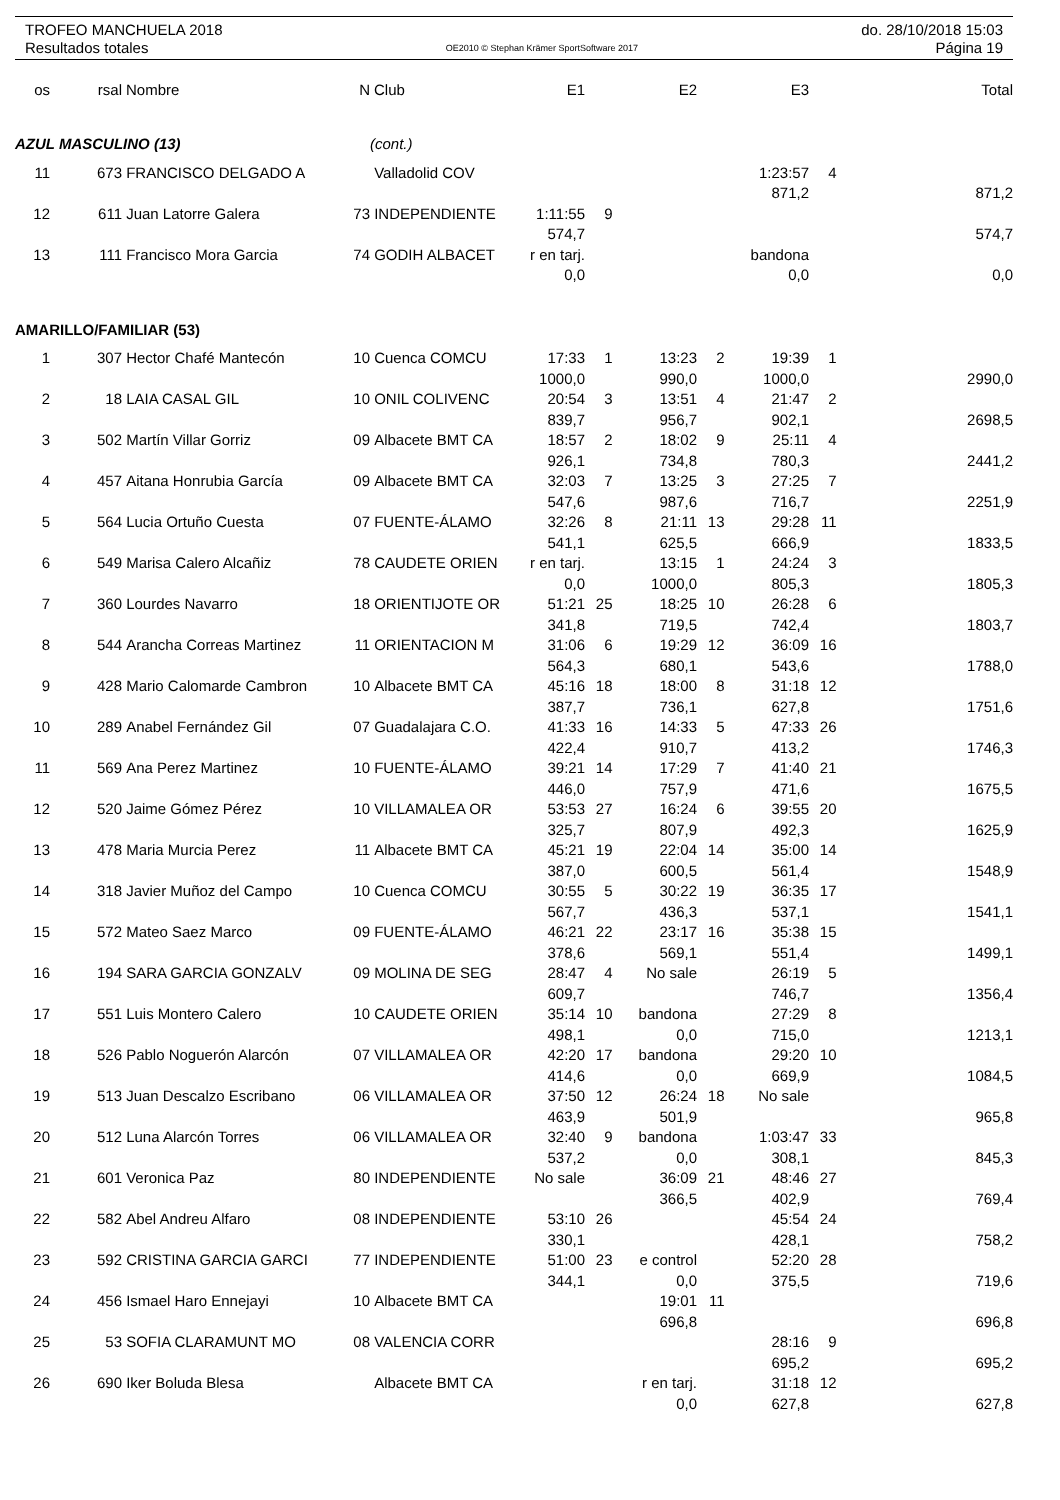TROFEO MANCHUELA 2018 do. 28/10/2018 15:03
Resultados totales OE2010 © Stephan Krämer SportSoftware 2017 Página 19
| os | rsal | Nombre | N | Club | E1 | | E2 | | E3 | | Total |
| --- | --- | --- | --- | --- | --- | --- | --- | --- | --- | --- | --- |
| AZUL MASCULINO (13) | | | | (cont.) | | | | | | | |
| 11 | 673 | FRANCISCO DELGADO A | | Valladolid COV | | | | | 1:23:57 | 4 | |
| | | | | | | | | | 871,2 | | 871,2 |
| 12 | 611 | Juan Latorre Galera | 73 | INDEPENDIENTE | 1:11:55 | 9 | | | | | |
| | | | | | 574,7 | | | | | | 574,7 |
| 13 | 111 | Francisco Mora Garcia | 74 | GODIH ALBACET | r en tarj. | | | | bandona | | |
| | | | | | 0,0 | | | | 0,0 | | 0,0 |
| AMARILLO/FAMILIAR (53) | | | | | | | | | | | |
| 1 | 307 | Hector Chafé Mantecón | 10 | Cuenca COMCU | 17:33 | 1 | 13:23 | 2 | 19:39 | 1 | |
| | | | | | 1000,0 | | 990,0 | | 1000,0 | | 2990,0 |
| 2 | 18 | LAIA CASAL GIL | 10 | ONIL COLIVENC | 20:54 | 3 | 13:51 | 4 | 21:47 | 2 | |
| | | | | | 839,7 | | 956,7 | | 902,1 | | 2698,5 |
| 3 | 502 | Martín Villar Gorriz | 09 | Albacete BMT CA | 18:57 | 2 | 18:02 | 9 | 25:11 | 4 | |
| | | | | | 926,1 | | 734,8 | | 780,3 | | 2441,2 |
| 4 | 457 | Aitana Honrubia García | 09 | Albacete BMT CA | 32:03 | 7 | 13:25 | 3 | 27:25 | 7 | |
| | | | | | 547,6 | | 987,6 | | 716,7 | | 2251,9 |
| 5 | 564 | Lucia Ortuño Cuesta | 07 | FUENTE-ÁLAMO | 32:26 | 8 | 21:11 | 13 | 29:28 | 11 | |
| | | | | | 541,1 | | 625,5 | | 666,9 | | 1833,5 |
| 6 | 549 | Marisa Calero Alcañiz | 78 | CAUDETE ORIEN | r en tarj. | | 13:15 | 1 | 24:24 | 3 | |
| | | | | | 0,0 | | 1000,0 | | 805,3 | | 1805,3 |
| 7 | 360 | Lourdes Navarro | 18 | ORIENTIJOTE OR | 51:21 | 25 | 18:25 | 10 | 26:28 | 6 | |
| | | | | | 341,8 | | 719,5 | | 742,4 | | 1803,7 |
| 8 | 544 | Arancha Correas Martinez | 11 | ORIENTACION M | 31:06 | 6 | 19:29 | 12 | 36:09 | 16 | |
| | | | | | 564,3 | | 680,1 | | 543,6 | | 1788,0 |
| 9 | 428 | Mario Calomarde Cambron | 10 | Albacete BMT CA | 45:16 | 18 | 18:00 | 8 | 31:18 | 12 | |
| | | | | | 387,7 | | 736,1 | | 627,8 | | 1751,6 |
| 10 | 289 | Anabel Fernández Gil | 07 | Guadalajara C.O. | 41:33 | 16 | 14:33 | 5 | 47:33 | 26 | |
| | | | | | 422,4 | | 910,7 | | 413,2 | | 1746,3 |
| 11 | 569 | Ana Perez Martinez | 10 | FUENTE-ÁLAMO | 39:21 | 14 | 17:29 | 7 | 41:40 | 21 | |
| | | | | | 446,0 | | 757,9 | | 471,6 | | 1675,5 |
| 12 | 520 | Jaime Gómez Pérez | 10 | VILLAMALEA OR | 53:53 | 27 | 16:24 | 6 | 39:55 | 20 | |
| | | | | | 325,7 | | 807,9 | | 492,3 | | 1625,9 |
| 13 | 478 | Maria Murcia Perez | 11 | Albacete BMT CA | 45:21 | 19 | 22:04 | 14 | 35:00 | 14 | |
| | | | | | 387,0 | | 600,5 | | 561,4 | | 1548,9 |
| 14 | 318 | Javier Muñoz del Campo | 10 | Cuenca COMCU | 30:55 | 5 | 30:22 | 19 | 36:35 | 17 | |
| | | | | | 567,7 | | 436,3 | | 537,1 | | 1541,1 |
| 15 | 572 | Mateo Saez Marco | 09 | FUENTE-ÁLAMO | 46:21 | 22 | 23:17 | 16 | 35:38 | 15 | |
| | | | | | 378,6 | | 569,1 | | 551,4 | | 1499,1 |
| 16 | 194 | SARA GARCIA GONZALV | 09 | MOLINA DE SEG | 28:47 | 4 | No sale | | 26:19 | 5 | |
| | | | | | 609,7 | | | | 746,7 | | 1356,4 |
| 17 | 551 | Luis Montero Calero | 10 | CAUDETE ORIEN | 35:14 | 10 | bandona | | 27:29 | 8 | |
| | | | | | 498,1 | | 0,0 | | 715,0 | | 1213,1 |
| 18 | 526 | Pablo Noguerón Alarcón | 07 | VILLAMALEA OR | 42:20 | 17 | bandona | | 29:20 | 10 | |
| | | | | | 414,6 | | 0,0 | | 669,9 | | 1084,5 |
| 19 | 513 | Juan Descalzo Escribano | 06 | VILLAMALEA OR | 37:50 | 12 | 26:24 | 18 | No sale | | |
| | | | | | 463,9 | | 501,9 | | | | 965,8 |
| 20 | 512 | Luna Alarcón Torres | 06 | VILLAMALEA OR | 32:40 | 9 | bandona | | 1:03:47 | 33 | |
| | | | | | 537,2 | | 0,0 | | 308,1 | | 845,3 |
| 21 | 601 | Veronica Paz | 80 | INDEPENDIENTE | No sale | | 36:09 | 21 | 48:46 | 27 | |
| | | | | | | | 366,5 | | 402,9 | | 769,4 |
| 22 | 582 | Abel Andreu Alfaro | 08 | INDEPENDIENTE | 53:10 | 26 | | | 45:54 | 24 | |
| | | | | | 330,1 | | | | 428,1 | | 758,2 |
| 23 | 592 | CRISTINA GARCIA GARCI | 77 | INDEPENDIENTE | 51:00 | 23 | e control | | 52:20 | 28 | |
| | | | | | 344,1 | | 0,0 | | 375,5 | | 719,6 |
| 24 | 456 | Ismael Haro Ennejayi | 10 | Albacete BMT CA | | | 19:01 | 11 | | | |
| | | | | | | | 696,8 | | | | 696,8 |
| 25 | 53 | SOFIA CLARAMUNT MO | 08 | VALENCIA CORR | | | | | 28:16 | 9 | |
| | | | | | | | | | 695,2 | | 695,2 |
| 26 | 690 | Iker Boluda Blesa | | Albacete BMT CA | | | r en tarj. | | 31:18 | 12 | |
| | | | | | | | 0,0 | | 627,8 | | 627,8 |